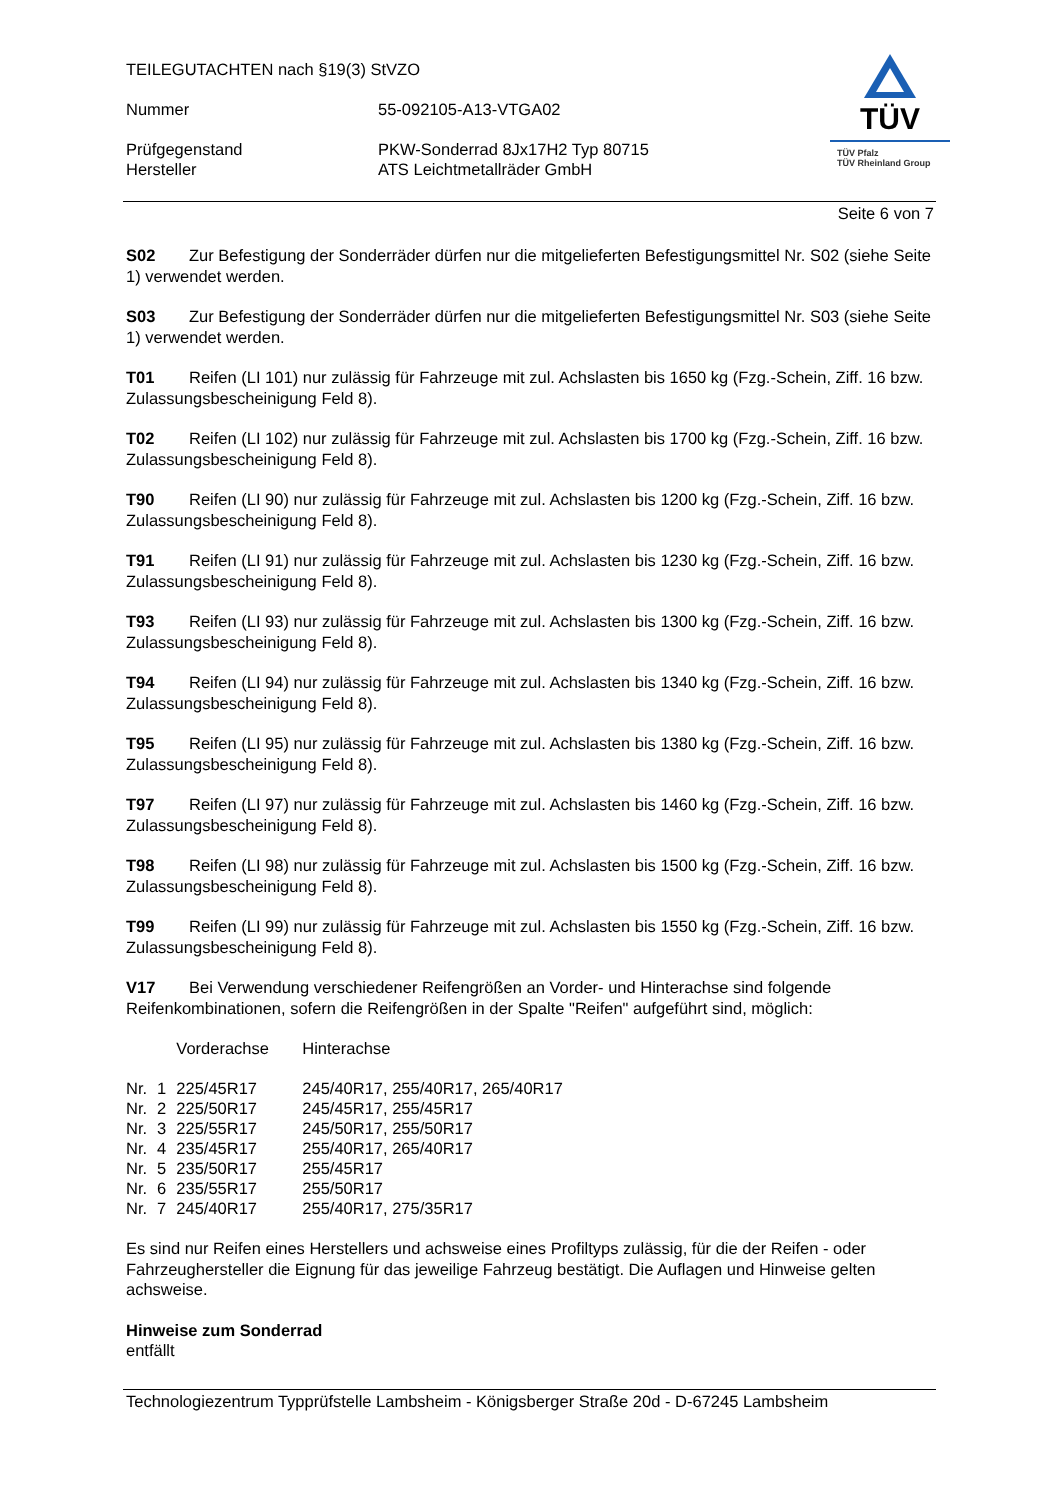TEILEGUTACHTEN nach §19(3) StVZO
| Nummer | 55-092105-A13-VTGA02 |
| Prüfgegenstand Hersteller | PKW-Sonderrad 8Jx17H2 Typ 80715 ATS Leichtmetallräder GmbH |
TÜV
TÜV Pfalz
TÜV Rheinland Group
Seite 6 von 7
S02 Zur Befestigung der Sonderräder dürfen nur die mitgelieferten Befestigungsmittel Nr. S02 (siehe Seite 1) verwendet werden.
S03 Zur Befestigung der Sonderräder dürfen nur die mitgelieferten Befestigungsmittel Nr. S03 (siehe Seite 1) verwendet werden.
T01 Reifen (LI 101) nur zulässig für Fahrzeuge mit zul. Achslasten bis 1650 kg (Fzg.-Schein, Ziff. 16 bzw. Zulassungsbescheinigung Feld 8).
T02 Reifen (LI 102) nur zulässig für Fahrzeuge mit zul. Achslasten bis 1700 kg (Fzg.-Schein, Ziff. 16 bzw. Zulassungsbescheinigung Feld 8).
T90 Reifen (LI 90) nur zulässig für Fahrzeuge mit zul. Achslasten bis 1200 kg (Fzg.-Schein, Ziff. 16 bzw. Zulassungsbescheinigung Feld 8).
T91 Reifen (LI 91) nur zulässig für Fahrzeuge mit zul. Achslasten bis 1230 kg (Fzg.-Schein, Ziff. 16 bzw. Zulassungsbescheinigung Feld 8).
T93 Reifen (LI 93) nur zulässig für Fahrzeuge mit zul. Achslasten bis 1300 kg (Fzg.-Schein, Ziff. 16 bzw. Zulassungsbescheinigung Feld 8).
T94 Reifen (LI 94) nur zulässig für Fahrzeuge mit zul. Achslasten bis 1340 kg (Fzg.-Schein, Ziff. 16 bzw. Zulassungsbescheinigung Feld 8).
T95 Reifen (LI 95) nur zulässig für Fahrzeuge mit zul. Achslasten bis 1380 kg (Fzg.-Schein, Ziff. 16 bzw. Zulassungsbescheinigung Feld 8).
T97 Reifen (LI 97) nur zulässig für Fahrzeuge mit zul. Achslasten bis 1460 kg (Fzg.-Schein, Ziff. 16 bzw. Zulassungsbescheinigung Feld 8).
T98 Reifen (LI 98) nur zulässig für Fahrzeuge mit zul. Achslasten bis 1500 kg (Fzg.-Schein, Ziff. 16 bzw. Zulassungsbescheinigung Feld 8).
T99 Reifen (LI 99) nur zulässig für Fahrzeuge mit zul. Achslasten bis 1550 kg (Fzg.-Schein, Ziff. 16 bzw. Zulassungsbescheinigung Feld 8).
V17 Bei Verwendung verschiedener Reifengrößen an Vorder- und Hinterachse sind folgende Reifenkombinationen, sofern die Reifengrößen in der Spalte "Reifen" aufgeführt sind, möglich:
| | | Vorderachse | Hinterachse |
| Nr. | 1 | 225/45R17 | 245/40R17, 255/40R17, 265/40R17 |
| Nr. | 2 | 225/50R17 | 245/45R17, 255/45R17 |
| Nr. | 3 | 225/55R17 | 245/50R17, 255/50R17 |
| Nr. | 4 | 235/45R17 | 255/40R17, 265/40R17 |
| Nr. | 5 | 235/50R17 | 255/45R17 |
| Nr. | 6 | 235/55R17 | 255/50R17 |
| Nr. | 7 | 245/40R17 | 255/40R17, 275/35R17 |
Es sind nur Reifen eines Herstellers und achsweise eines Profiltyps zulässig, für die der Reifen - oder Fahrzeughersteller die Eignung für das jeweilige Fahrzeug bestätigt. Die Auflagen und Hinweise gelten achsweise.
Hinweise zum Sonderrad
entfällt
Technologiezentrum Typprüfstelle Lambsheim - Königsberger Straße 20d - D-67245 Lambsheim